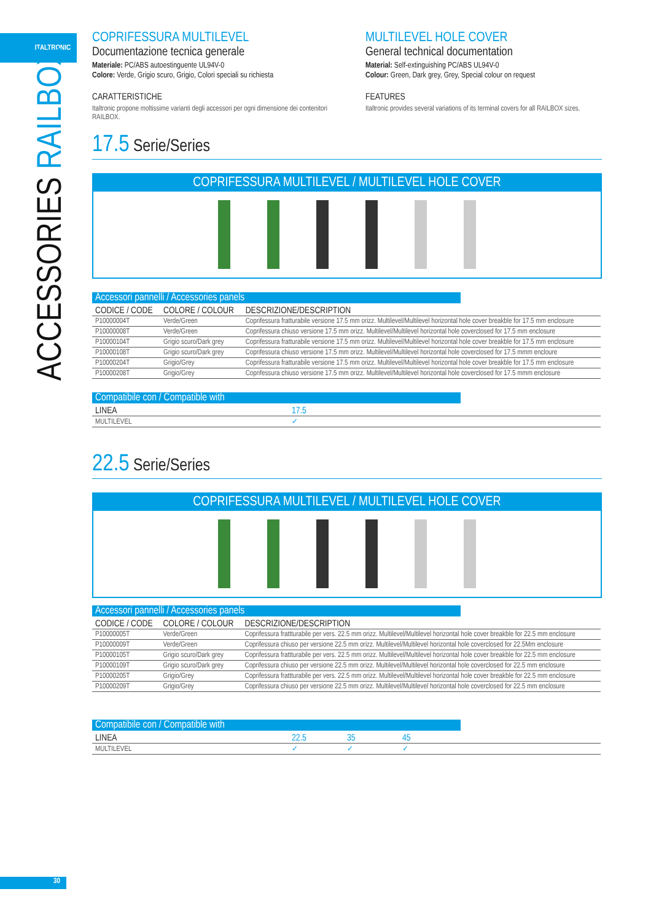ITALTRONIC
ACCESSORIES RAILBOX
COPRIFESSURA MULTILEVEL
Documentazione tecnica generale
Materiale: PC/ABS autoestinguente UL94V-0
Colore: Verde, Grigio scuro, Grigio, Colori speciali su richiesta
CARATTERISTICHE
Italtronic propone moltissime varianti degli accessori per ogni dimensione dei contenitori RAILBOX.
MULTILEVEL HOLE COVER
General technical documentation
Material: Self-extinguishing PC/ABS UL94V-0
Colour: Green, Dark grey, Grey, Special colour on request
FEATURES
Italtronic provides several variations of its terminal covers for all RAILBOX sizes.
17.5 Serie/Series
COPRIFESSURA MULTILEVEL / MULTILEVEL HOLE COVER
Accessori pannelli / Accessories panels
| CODICE / CODE | COLORE / COLOUR | DESCRIZIONE/DESCRIPTION |
| --- | --- | --- |
| P10000004T | Verde/Green | Coprifessura fratturabile versione 17.5 mm orizz. Multilevel/Multilevel horizontal hole cover breakble for 17.5 mm enclosure |
| P10000008T | Verde/Green | Coprifessura chiuso versione 17.5 mm orizz. Multilevel/Multilevel horizontal hole coverclosed for 17.5 mm enclosure |
| P10000104T | Grigio scuro/Dark grey | Coprifessura fratturabile versione 17.5 mm orizz. Multilevel/Multilevel horizontal hole cover breakble for 17.5 mm enclosure |
| P10000108T | Grigio scuro/Dark grey | Coprifessura chiuso versione 17.5 mm orizz. Multilevel/Multilevel horizontal hole coverclosed for 17.5 mmm encloure |
| P10000204T | Grigio/Grey | Coprifessura fratturabile versione 17.5 mm orizz. Multilevel/Multilevel horizontal hole cover breakble for 17.5 mm enclosure |
| P10000208T | Grigio/Grey | Coprifessura chiuso versione 17.5 mm orizz. Multilevel/Multilevel horizontal hole coverclosed for 17.5 mmm enclosure |
Compatibile con / Compatible with
| LINEA | 17.5 |
| --- | --- |
| MULTILEVEL | ✓ |
22.5 Serie/Series
COPRIFESSURA MULTILEVEL / MULTILEVEL HOLE COVER
Accessori pannelli / Accessories panels
| CODICE / CODE | COLORE / COLOUR | DESCRIZIONE/DESCRIPTION |
| --- | --- | --- |
| P10000005T | Verde/Green | Coprifessura frattturabile per vers. 22.5 mm orizz. Multilevel/Multilevel horizontal hole cover breakble for 22.5 mm enclosure |
| P10000009T | Verde/Green | Coprifessura chiuso per versione 22.5 mm orizz. Multilevel/Multilevel horizontal hole coverclosed for 22.5Mm enclosure |
| P10000105T | Grigio scuro/Dark grey | Coprifessura frattturabile per vers. 22.5 mm orizz. Multilevel/Multilevel horizontal hole cover breakble for 22.5 mm enclosure |
| P10000109T | Grigio scuro/Dark grey | Coprifessura chiuso per versione 22.5 mm orizz. Multilevel/Multilevel horizontal hole coverclosed for 22.5 mm enclosure |
| P10000205T | Grigio/Grey | Coprifessura frattturabile per vers. 22.5 mm orizz. Multilevel/Multilevel horizontal hole cover breakble for 22.5 mm enclosure |
| P10000209T | Grigio/Grey | Coprifessura chiuso per versione 22.5 mm orizz. Multilevel/Multilevel horizontal hole coverclosed for 22.5 mm enclosure |
Compatibile con / Compatible with
| LINEA | 22.5 | 35 | 45 |
| --- | --- | --- | --- |
| MULTILEVEL | ✓ | ✓ | ✓ |
30